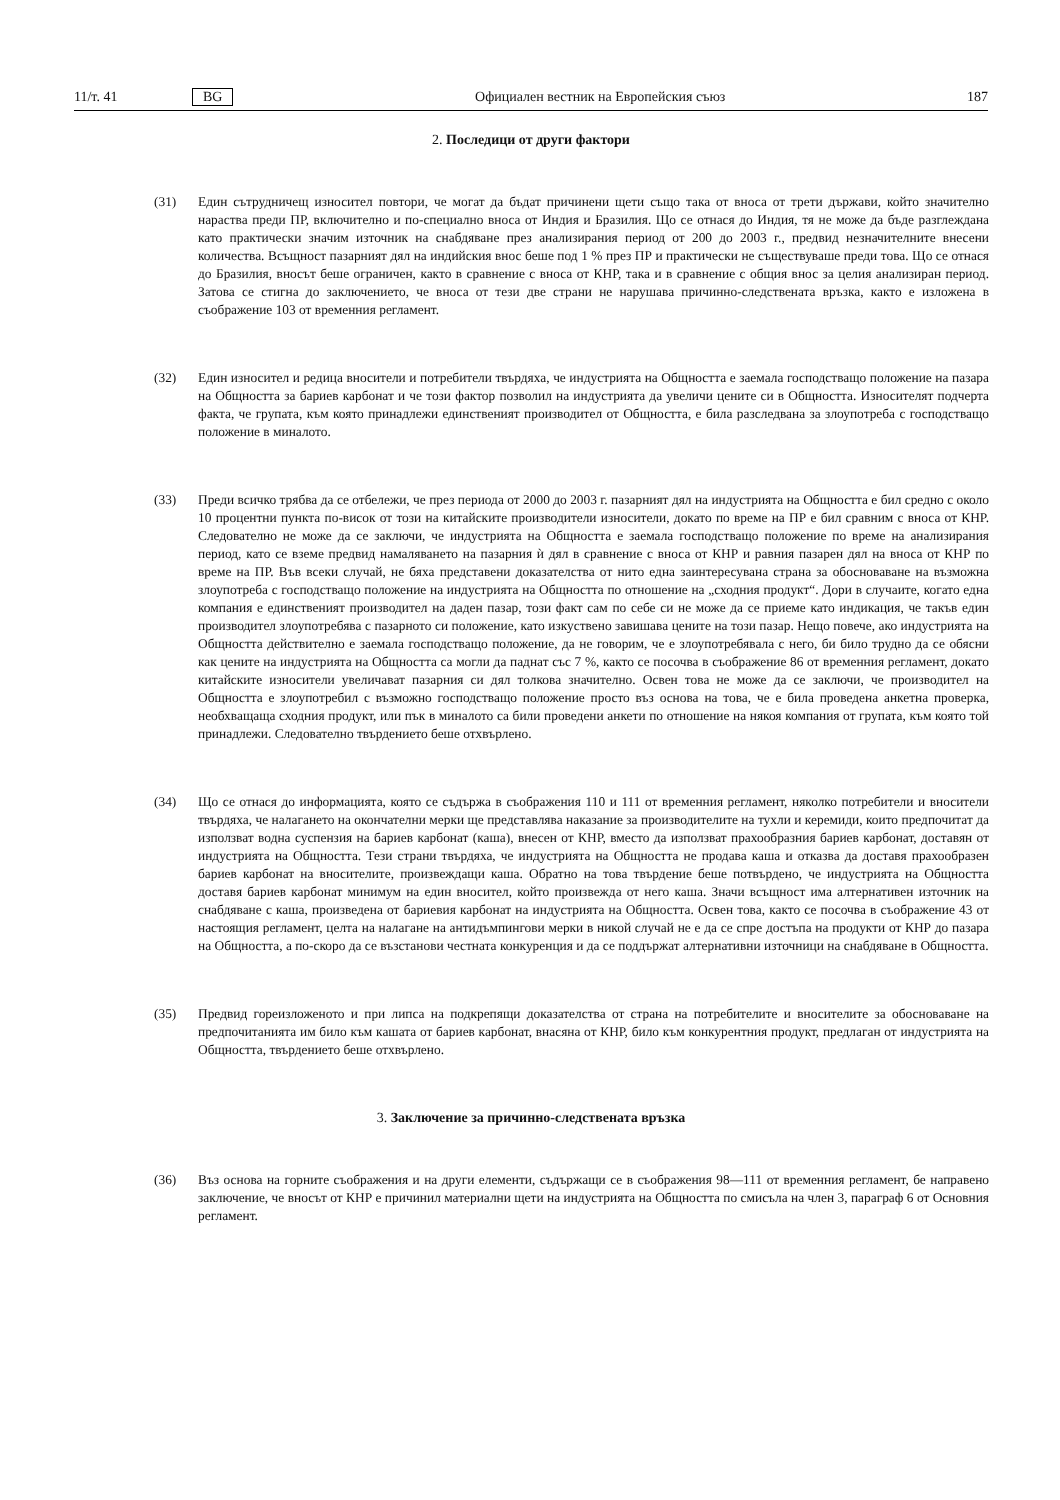11/т. 41 BG Официален вестник на Европейския съюз 187
2. Последици от други фактори
(31) Един сътрудничещ износител повтори, че могат да бъдат причинени щети също така от вноса от трети държави, който значително нараства преди ПР, включително и по-специално вноса от Индия и Бразилия. Що се отнася до Индия, тя не може да бъде разглеждана като практически значим източник на снабдяване през анализирания период от 200 до 2003 г., предвид незначителните внесени количества. Всъщност пазарният дял на индийския внос беше под 1 % през ПР и практически не съществуваше преди това. Що се отнася до Бразилия, вносът беше ограничен, както в сравнение с вноса от КНР, така и в сравнение с общия внос за целия анализиран период. Затова се стигна до заключението, че вноса от тези две страни не нарушава причинно-следствената връзка, както е изложена в съображение 103 от временния регламент.
(32) Един износител и редица вносители и потребители твърдяха, че индустрията на Общността е заемала господстващо положение на пазара на Общността за бариев карбонат и че този фактор позволил на индустрията да увеличи цените си в Общността. Износителят подчерта факта, че групата, към която принадлежи единственият производител от Общността, е била разследвана за злоупотреба с господстващо положение в миналото.
(33) Преди всичко трябва да се отбележи, че през периода от 2000 до 2003 г. пазарният дял на индустрията на Общността е бил средно с около 10 процентни пункта по-висок от този на китайските производители износители, докато по време на ПР е бил сравним с вноса от КНР. Следователно не може да се заключи, че индустрията на Общността е заемала господстващо положение по време на анализирания период, като се вземе предвид намаляването на пазарния ѝ дял в сравнение с вноса от КНР и равния пазарен дял на вноса от КНР по време на ПР. Във всеки случай, не бяха представени доказателства от нито една заинтересувана страна за обосноваване на възможна злоупотреба с господстващо положение на индустрията на Общността по отношение на „сходния продукт“. Дори в случаите, когато една компания е единственият производител на даден пазар, този факт сам по себе си не може да се приеме като индикация, че такъв един производител злоупотребява с пазарното си положение, като изкуствено завишава цените на този пазар. Нещо повече, ако индустрията на Общността действително е заемала господстващо положение, да не говорим, че е злоупотребявала с него, би било трудно да се обясни как цените на индустрията на Общността са могли да паднат със 7 %, както се посочва в съображение 86 от временния регламент, докато китайските износители увеличават пазарния си дял толкова значително. Освен това не може да се заключи, че производител на Общността е злоупотребил с възможно господстващо положение просто въз основа на това, че е била проведена анкетна проверка, необхващаща сходния продукт, или пък в миналото са били проведени анкети по отношение на някоя компания от групата, към която той принадлежи. Следователно твърдението беше отхвърлено.
(34) Що се отнася до информацията, която се съдържа в съображения 110 и 111 от временния регламент, няколко потребители и вносители твърдяха, че налагането на окончателни мерки ще представлява наказание за производителите на тухли и керемиди, които предпочитат да използват водна суспензия на бариев карбонат (каша), внесен от КНР, вместо да използват прахообразния бариев карбонат, доставян от индустрията на Общността. Тези страни твърдяха, че индустрията на Общността не продава каша и отказва да доставя прахообразен бариев карбонат на вносителите, произвеждащи каша. Обратно на това твърдение беше потвърдено, че индустрията на Общността доставя бариев карбонат минимум на един вносител, който произвежда от него каша. Значи всъщност има алтернативен източник на снабдяване с каша, произведена от бариевия карбонат на индустрията на Общността. Освен това, както се посочва в съображение 43 от настоящия регламент, целта на налагане на антидъмпингови мерки в никой случай не е да се спре достъпа на продукти от КНР до пазара на Общността, а по-скоро да се възстанови честната конкуренция и да се поддържат алтернативни източници на снабдяване в Общността.
(35) Предвид гореизложеното и при липса на подкрепящи доказателства от страна на потребителите и вносителите за обосноваване на предпочитанията им било към кашата от бариев карбонат, внасяна от КНР, било към конкурентния продукт, предлаган от индустрията на Общността, твърдението беше отхвърлено.
3. Заключение за причинно-следствената връзка
(36) Въз основа на горните съображения и на други елементи, съдържащи се в съображения 98—111 от временния регламент, бе направено заключение, че вносът от КНР е причинил материални щети на индустрията на Общността по смисъла на член 3, параграф 6 от Основния регламент.